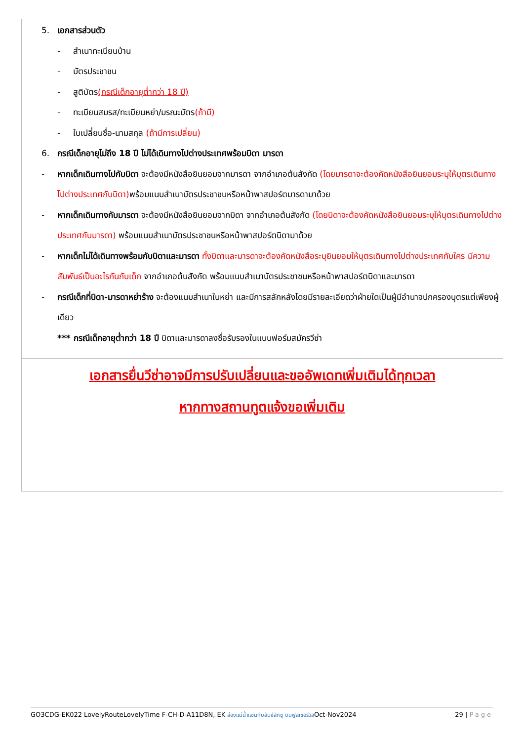5. เอกสารส่วนตัว
- สำเนาทะเบียนบ้าน
- บัตรประชาชน
- สูติบัตร(กรณีเด็กอายุต่ำกว่า 18 ปี)
- ทะเบียนสมรส/ทะเบียนหย่า/มรณะบัตร(ถ้ามี)
- ใบเปลี่ยนชื่อ-นามสกุล (ถ้ามีการเปลี่ยน)
6. กรณีเด็กอายุไม่ถึง 18 ปี ไม่ได้เดินทางไปต่างประเทศพร้อมบิดา มารดา
- หากเด็กเดินทางไปกับบิดา จะต้องมีหนังสือยินยอมจากมารดา จากอำเภอต้นสังกัด (โดยมารดาจะต้องคัดหนังสือยินยอมระบุให้บุตรเดินทางไปต่างประเทศกับบิดา) พร้อมแนบสำเนาบัตรประชาชนหรือหน้าพาสปอร์ตมารดามาด้วย
- หากเด็กเดินทางกับมารดา จะต้องมีหนังสือยินยอมจากบิดา จากอำเภอต้นสังกัด (โดยบิดาจะต้องคัดหนังสือยินยอมระบุให้บุตรเดินทางไปต่างประเทศกับมารดา) พร้อมแนบสำเนาบัตรประชาชนหรือหน้าพาสปอร์ตบิดามาด้วย
- หากเด็กไม่ได้เดินทางพร้อมกับบิดาและมารดา ทั้งบิดาและมารดาจะต้องคัดหนังสือระบุยินยอมให้บุตรเดินทางไปต่างประเทศกับใคร มีความสัมพันธ์เป็นอะไรกันกับเด็ก จากอำเภอต้นสังกัด พร้อมแนบสำเนาบัตรประชาชนหรือหน้าพาสปอร์ตบิดาและมารดา
- กรณีเด็กที่บิดา-มารดาหย่าร้าง จะต้องแนบสำเนาใบหย่า และมีการสลักหลังโดยมีรายละเอียดว่าฝ่ายใดเป็นผู้มีอำนาจปกครองบุตรแต่เพียงผู้เดียว
*** กรณีเด็กอายุต่ำกว่า 18 ปี บิดาและมารดาลงชื่อรับรองในแบบฟอร์มสมัครวีซ่า
เอกสารยื่นวีซ่าอาจมีการปรับเปลี่ยนและขออัพเดทเพิ่มเติมได้ทุกเวลา
หากทางสถานทูตแจ้งขอเพิ่มเติม
GO3CDG-EK022 LovelyRouteLovelyTime F-CH-D-A11D8N, EK ล่องแม่น้ำแซนกับลันซ์ลักซู บินฟูลเซอร์วิสOct-Nov2024 29 | Page